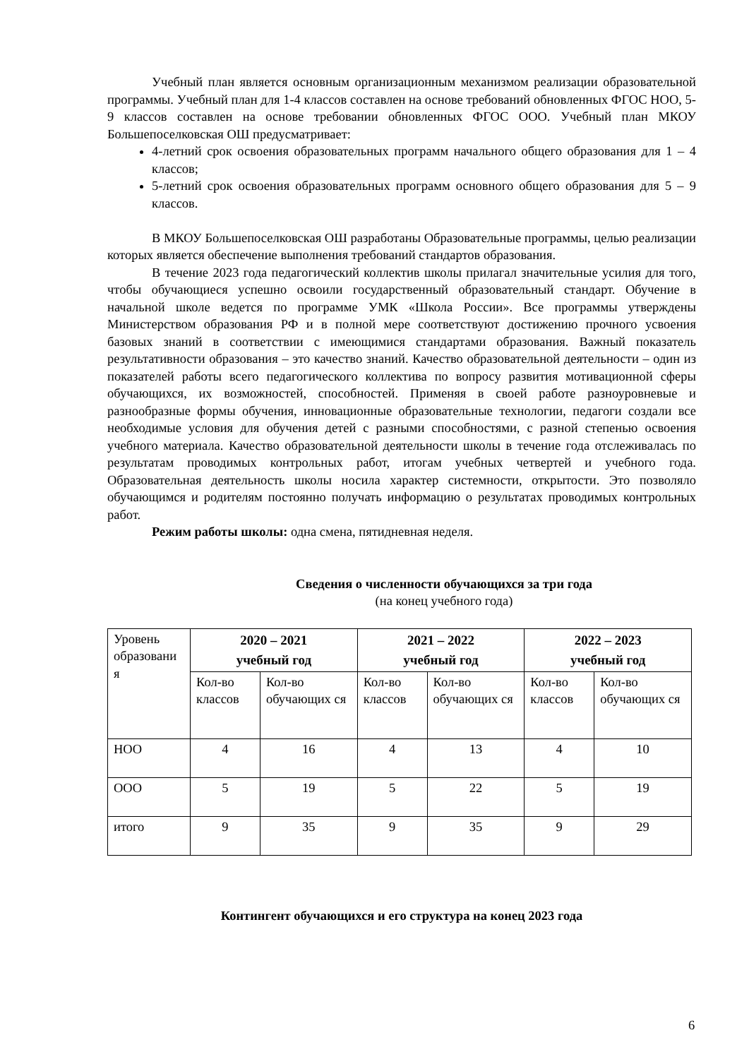Учебный план является основным организационным механизмом реализации образовательной программы. Учебный план для 1-4 классов составлен на основе требований обновленных ФГОС НОО, 5-9 классов составлен на основе требовании обновленных ФГОС ООО. Учебный план МКОУ Большепоселковская ОШ предусматривает:
4-летний срок освоения образовательных программ начального общего образования для 1 – 4 классов;
5-летний срок освоения образовательных программ основного общего образования для 5 – 9 классов.
В МКОУ Большепоселковская ОШ разработаны Образовательные программы, целью реализации которых является обеспечение выполнения требований стандартов образования.
В течение 2023 года педагогический коллектив школы прилагал значительные усилия для того, чтобы обучающиеся успешно освоили государственный образовательный стандарт. Обучение в начальной школе ведется по программе УМК «Школа России». Все программы утверждены Министерством образования РФ и в полной мере соответствуют достижению прочного усвоения базовых знаний в соответствии с имеющимися стандартами образования. Важный показатель результативности образования – это качество знаний. Качество образовательной деятельности – один из показателей работы всего педагогического коллектива по вопросу развития мотивационной сферы обучающихся, их возможностей, способностей. Применяя в своей работе разноуровневые и разнообразные формы обучения, инновационные образовательные технологии, педагоги создали все необходимые условия для обучения детей с разными способностями, с разной степенью освоения учебного материала. Качество образовательной деятельности школы в течение года отслеживалась по результатам проводимых контрольных работ, итогам учебных четвертей и учебного года. Образовательная деятельность школы носила характер системности, открытости. Это позволяло обучающимся и родителям постоянно получать информацию о результатах проводимых контрольных работ.
Режим работы школы: одна смена, пятидневная неделя.
Сведения о численности обучающихся за три года
(на конец учебного года)
| Уровень образовани я | 2020 – 2021 учебный год | | 2021 – 2022 учебный год | | 2022 – 2023 учебный год | |
| | Кол-во классов | Кол-во обучающих ся | Кол-во классов | Кол-во обучающих ся | Кол-во классов | Кол-во обучающих ся |
| НОО | 4 | 16 | 4 | 13 | 4 | 10 |
| ООО | 5 | 19 | 5 | 22 | 5 | 19 |
| итого | 9 | 35 | 9 | 35 | 9 | 29 |
Контингент обучающихся и его структура на конец 2023 года
6